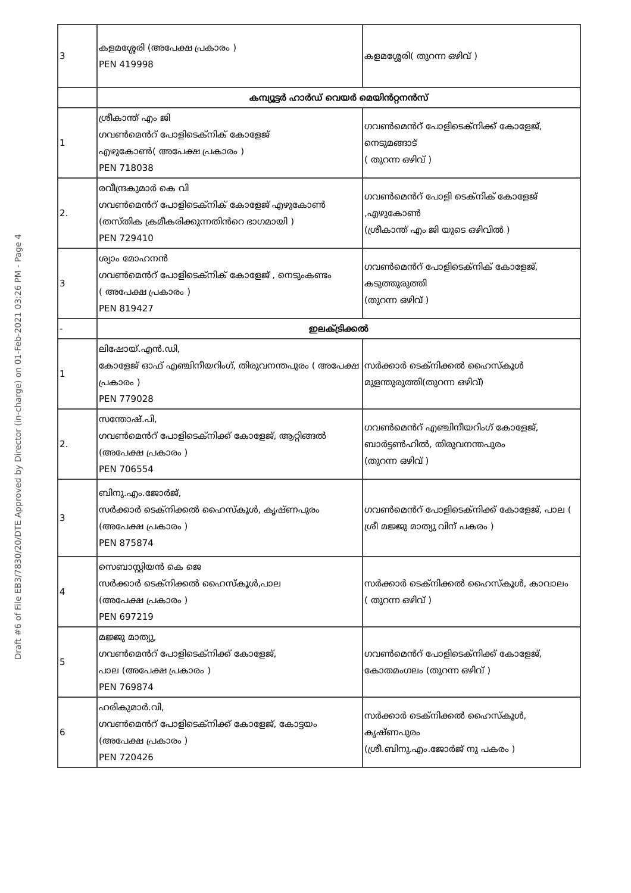Draft #6 of File EB3/7830/20/DTE Approved by Director (in-charge) on 01-Feb-2021 03:26 PM - Page 4
| 3 | കളമശ്ശേരി (അപേക്ഷ പ്രകാരം ) PEN 419998 | കളമശ്ശേരി( തുറന്ന ഒഴിവ് ) |
| | കമ്പ്യൂട്ടർ ഹാർഡ് വെയർ മെയിൻറ്റനൻസ് | |
| 1 | ശ്രീകാന്ത് എം ജി ഗവൺമെൻറ് പോളിടെക്നിക് കോളേജ് എഴുകോൺ( അപേക്ഷ പ്രകാരം ) PEN 718038 | ഗവൺമെൻറ് പോളിടെക്നിക്ക് കോളേജ്, നെടുമങ്ങാട് ( തുറന്ന ഒഴിവ് ) |
| 2. | രവീന്ദ്രകുമാർ കെ വി ഗവൺമെൻറ് പോളിടെക്നിക് കോളേജ് എഴുകോൺ (തസ്തിക ക്രമീകരിക്കുന്നതിൻറെ ഭാഗമായി ) PEN 729410 | ഗവൺമെൻറ് പോളി ടെക്നിക് കോളേജ് ,എഴുകോൺ (ശ്രീകാന്ത് എം ജി യുടെ ഒഴിവിൽ ) |
| 3 | ശ്യാം മോഹനൻ ഗവൺമെൻറ് പോളിടെക്നിക് കോളേജ് , നെടുംകണ്ടം ( അപേക്ഷ പ്രകാരം ) PEN 819427 | ഗവൺമെൻറ് പോളിടെക്നിക് കോളേജ്, കടുത്തുരുത്തി (തുറന്ന ഒഴിവ് ) |
| - | ഇലക്ട്രിക്കൽ | |
| 1 | ലിഷോയ്.എൻ.ഡി, കോളേജ് ഓഫ് എഞ്ചിനീയറിംഗ്, തിരുവനന്തപുരം ( അപേക്ഷ പ്രകാരം ) PEN 779028 | സർക്കാർ ടെക്നിക്കൽ ഹൈസ്കൂൾ മുളന്തുരുത്തി(തുറന്ന ഒഴിവ്) |
| 2. | സന്തോഷ്.പി, ഗവൺമെൻറ് പോളിടെക്നിക്ക് കോളേജ്, ആറ്റിങ്ങൽ (അപേക്ഷ പ്രകാരം ) PEN 706554 | ഗവൺമെൻറ് എഞ്ചിനീയറിംഗ് കോളേജ്, ബാർട്ടൺഹിൽ, തിരുവനന്തപുരം (തുറന്ന ഒഴിവ് ) |
| 3 | ബിനു.എം.ജോർജ്, സർക്കാർ ടെക്നിക്കൽ ഹൈസ്കൂൾ, കൃഷ്ണപുരം (അപേക്ഷ പ്രകാരം ) PEN 875874 | ഗവൺമെൻറ് പോളിടെക്നിക്ക് കോളേജ്, പാല ( ശ്രീ മജ്ജു മാത്യു വിന് പകരം ) |
| 4 | സെബാസ്റ്റിയൻ കെ ജെ സർക്കാർ ടെക്നിക്കൽ ഹൈസ്കൂൾ,പാല (അപേക്ഷ പ്രകാരം ) PEN 697219 | സർക്കാർ ടെക്നിക്കൽ ഹൈസ്കൂൾ, കാവാലം ( തുറന്ന ഒഴിവ് ) |
| 5 | മജ്ജു മാത്യു, ഗവൺമെൻറ് പോളിടെക്നിക്ക് കോളേജ്, പാല (അപേക്ഷ പ്രകാരം ) PEN 769874 | ഗവൺമെൻറ് പോളിടെക്നിക്ക് കോളേജ്, കോതമംഗലം (തുറന്ന ഒഴിവ് ) |
| 6 | ഹരികുമാർ.വി, ഗവൺമെൻറ് പോളിടെക്നിക്ക് കോളേജ്, കോട്ടയം (അപേക്ഷ പ്രകാരം ) PEN 720426 | സർക്കാർ ടെക്നിക്കൽ ഹൈസ്കൂൾ, കൃഷ്ണപുരം (ശ്രീ.ബിനു.എം.ജോർജ് നു പകരം ) |